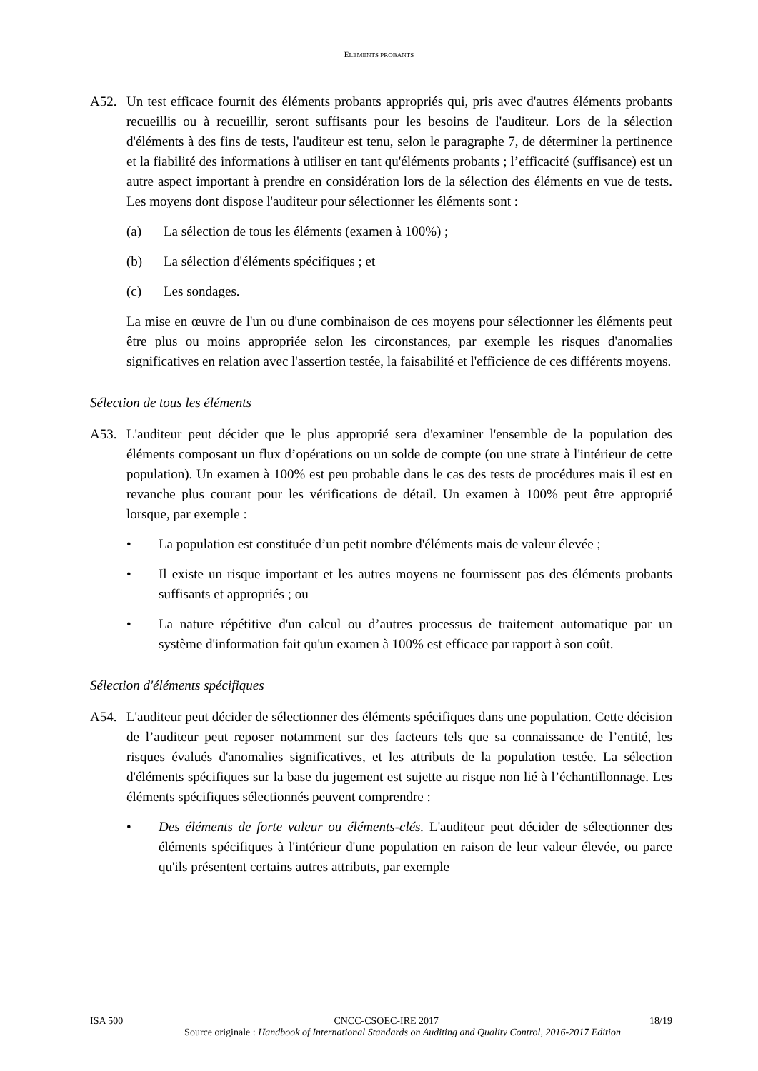ELEMENTS PROBANTS
A52. Un test efficace fournit des éléments probants appropriés qui, pris avec d'autres éléments probants recueillis ou à recueillir, seront suffisants pour les besoins de l'auditeur. Lors de la sélection d'éléments à des fins de tests, l'auditeur est tenu, selon le paragraphe 7, de déterminer la pertinence et la fiabilité des informations à utiliser en tant qu'éléments probants ; l’efficacité (suffisance) est un autre aspect important à prendre en considération lors de la sélection des éléments en vue de tests. Les moyens dont dispose l'auditeur pour sélectionner les éléments sont :
(a) La sélection de tous les éléments (examen à 100%) ;
(b) La sélection d'éléments spécifiques ; et
(c) Les sondages.
La mise en œuvre de l'un ou d'une combinaison de ces moyens pour sélectionner les éléments peut être plus ou moins appropriée selon les circonstances, par exemple les risques d'anomalies significatives en relation avec l'assertion testée, la faisabilité et l'efficience de ces différents moyens.
Sélection de tous les éléments
A53. L'auditeur peut décider que le plus approprié sera d'examiner l'ensemble de la population des éléments composant un flux d’opérations ou un solde de compte (ou une strate à l'intérieur de cette population). Un examen à 100% est peu probable dans le cas des tests de procédures mais il est en revanche plus courant pour les vérifications de détail. Un examen à 100% peut être approprié lorsque, par exemple :
• La population est constituée d’un petit nombre d'éléments mais de valeur élevée ;
• Il existe un risque important et les autres moyens ne fournissent pas des éléments probants suffisants et appropriés ; ou
• La nature répétitive d'un calcul ou d’autres processus de traitement automatique par un système d'information fait qu'un examen à 100% est efficace par rapport à son coût.
Sélection d'éléments spécifiques
A54. L'auditeur peut décider de sélectionner des éléments spécifiques dans une population. Cette décision de l’auditeur peut reposer notamment sur des facteurs tels que sa connaissance de l’entité, les risques évalués d'anomalies significatives, et les attributs de la population testée. La sélection d'éléments spécifiques sur la base du jugement est sujette au risque non lié à l’échantillonnage. Les éléments spécifiques sélectionnés peuvent comprendre :
• Des éléments de forte valeur ou éléments-clés. L'auditeur peut décider de sélectionner des éléments spécifiques à l'intérieur d'une population en raison de leur valeur élevée, ou parce qu'ils présentent certains autres attributs, par exemple
ISA 500 CNCC-CSOEC-IRE 2017 18/19
Source originale : Handbook of International Standards on Auditing and Quality Control, 2016-2017 Edition